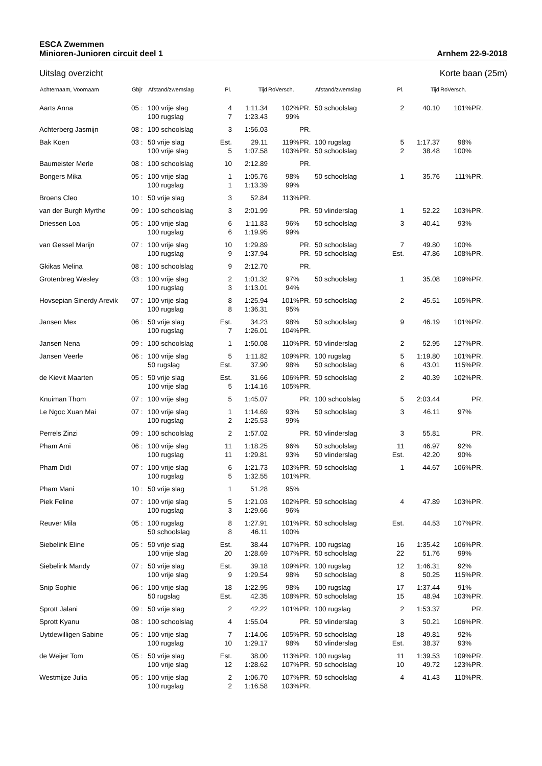ESCA Zwemmen
Minioren-Junioren circuit deel 1 Arnhem 22-9-2018
Uitslag overzicht Korte baan (25m)
| Achternaam, Voornaam | Gbjr | Afstand/zwemslag | Pl. | Tijd | RoVersch. | | Afstand/zwemslag | Pl. | Tijd | RoVersch. | |
| --- | --- | --- | --- | --- | --- | --- | --- | --- | --- | --- | --- |
| Aarts Anna | 05 : | 100 vrije slag | 4 | 1:11.34 | 102% | PR. | 50 schoolslag | 2 | 40.10 | 101% | PR. |
| | | 100 rugslag | 7 | 1:23.43 | 99% | | | | | | |
| Achterberg Jasmijn | 08 : | 100 schoolslag | 3 | 1:56.03 | | PR. | | | | | |
| Bak Koen | 03 : | 50 vrije slag | Est. | 29.11 | 119% | PR. | 100 rugslag | 5 | 1:17.37 | 98% | |
| | | 100 vrije slag | 5 | 1:07.58 | 103% | PR. | 50 schoolslag | 2 | 38.48 | 100% | |
| Baumeister Merle | 08 : | 100 schoolslag | 10 | 2:12.89 | | PR. | | | | | |
| Bongers Mika | 05 : | 100 vrije slag | 1 | 1:05.76 | 98% | | 50 schoolslag | 1 | 35.76 | 111% | PR. |
| | | 100 rugslag | 1 | 1:13.39 | 99% | | | | | | |
| Broens Cleo | 10 : | 50 vrije slag | 3 | 52.84 | 113% | PR. | | | | | |
| van der Burgh Myrthe | 09 : | 100 schoolslag | 3 | 2:01.99 | | PR. | 50 vlinderslag | 1 | 52.22 | 103% | PR. |
| Driessen Loa | 05 : | 100 vrije slag | 6 | 1:11.83 | 96% | | 50 schoolslag | 3 | 40.41 | 93% | |
| | | 100 rugslag | 6 | 1:19.95 | 99% | | | | | | |
| van Gessel Marijn | 07 : | 100 vrije slag | 10 | 1:29.89 | | PR. | 50 schoolslag | 7 | 49.80 | 100% | |
| | | 100 rugslag | 9 | 1:37.94 | | PR. | 50 schoolslag | Est. | 47.86 | 108% | PR. |
| Gkikas Melina | 08 : | 100 schoolslag | 9 | 2:12.70 | | PR. | | | | | |
| Grotenbreg Wesley | 03 : | 100 vrije slag | 2 | 1:01.32 | 97% | | 50 schoolslag | 1 | 35.08 | 109% | PR. |
| | | 100 rugslag | 3 | 1:13.01 | 94% | | | | | | |
| Hovsepian Sinerdy Arevik | 07 : | 100 vrije slag | 8 | 1:25.94 | 101% | PR. | 50 schoolslag | 2 | 45.51 | 105% | PR. |
| | | 100 rugslag | 8 | 1:36.31 | 95% | | | | | | |
| Jansen Mex | 06 : | 50 vrije slag | Est. | 34.23 | 98% | | 50 schoolslag | 9 | 46.19 | 101% | PR. |
| | | 100 rugslag | 7 | 1:26.01 | 104% | PR. | | | | | |
| Jansen Nena | 09 : | 100 schoolslag | 1 | 1:50.08 | 110% | PR. | 50 vlinderslag | 2 | 52.95 | 127% | PR. |
| Jansen Veerle | 06 : | 100 vrije slag | 5 | 1:11.82 | 109% | PR. | 100 rugslag | 5 | 1:19.80 | 101% | PR. |
| | | 50 rugslag | Est. | 37.90 | 98% | | 50 schoolslag | 6 | 43.01 | 115% | PR. |
| de Kievit Maarten | 05 : | 50 vrije slag | Est. | 31.66 | 106% | PR. | 50 schoolslag | 2 | 40.39 | 102% | PR. |
| | | 100 vrije slag | 5 | 1:14.16 | 105% | PR. | | | | | |
| Knuiman Thom | 07 : | 100 vrije slag | 5 | 1:45.07 | | PR. | 100 schoolslag | 5 | 2:03.44 | | PR. |
| Le Ngoc Xuan Mai | 07 : | 100 vrije slag | 1 | 1:14.69 | 93% | | 50 schoolslag | 3 | 46.11 | 97% | |
| | | 100 rugslag | 2 | 1:25.53 | 99% | | | | | | |
| Perrels Zinzi | 09 : | 100 schoolslag | 2 | 1:57.02 | | PR. | 50 vlinderslag | 3 | 55.81 | | PR. |
| Pham Ami | 06 : | 100 vrije slag | 11 | 1:18.25 | 96% | | 50 schoolslag | 11 | 46.97 | 92% | |
| | | 100 rugslag | 11 | 1:29.81 | 93% | | 50 vlinderslag | Est. | 42.20 | 90% | |
| Pham Didi | 07 : | 100 vrije slag | 6 | 1:21.73 | 103% | PR. | 50 schoolslag | 1 | 44.67 | 106% | PR. |
| | | 100 rugslag | 5 | 1:32.55 | 101% | PR. | | | | | |
| Pham Mani | 10 : | 50 vrije slag | 1 | 51.28 | 95% | | | | | | |
| Piek Feline | 07 : | 100 vrije slag | 5 | 1:21.03 | 102% | PR. | 50 schoolslag | 4 | 47.89 | 103% | PR. |
| | | 100 rugslag | 3 | 1:29.66 | 96% | | | | | | |
| Reuver Mila | 05 : | 100 rugslag | 8 | 1:27.91 | 101% | PR. | 50 schoolslag | Est. | 44.53 | 107% | PR. |
| | | 50 schoolslag | 8 | 46.11 | 100% | | | | | | |
| Siebelink Eline | 05 : | 50 vrije slag | Est. | 38.44 | 107% | PR. | 100 rugslag | 16 | 1:35.42 | 106% | PR. |
| | | 100 vrije slag | 20 | 1:28.69 | 107% | PR. | 50 schoolslag | 22 | 51.76 | 99% | |
| Siebelink Mandy | 07 : | 50 vrije slag | Est. | 39.18 | 109% | PR. | 100 rugslag | 12 | 1:46.31 | 92% | |
| | | 100 vrije slag | 9 | 1:29.54 | 98% | | 50 schoolslag | 8 | 50.25 | 115% | PR. |
| Snip Sophie | 06 : | 100 vrije slag | 18 | 1:22.95 | 98% | | 100 rugslag | 17 | 1:37.44 | 91% | |
| | | 50 rugslag | Est. | 42.35 | 108% | PR. | 50 schoolslag | 15 | 48.94 | 103% | PR. |
| Sprott Jalani | 09 : | 50 vrije slag | 2 | 42.22 | 101% | PR. | 100 rugslag | 2 | 1:53.37 | | PR. |
| Sprott Kyanu | 08 : | 100 schoolslag | 4 | 1:55.04 | | PR. | 50 vlinderslag | 3 | 50.21 | 106% | PR. |
| Uytdewilligen Sabine | 05 : | 100 vrije slag | 7 | 1:14.06 | 105% | PR. | 50 schoolslag | 18 | 49.81 | 92% | |
| | | 100 rugslag | 10 | 1:29.17 | 98% | | 50 vlinderslag | Est. | 38.37 | 93% | |
| de Weijer Tom | 05 : | 50 vrije slag | Est. | 38.00 | 113% | PR. | 100 rugslag | 11 | 1:39.53 | 109% | PR. |
| | | 100 vrije slag | 12 | 1:28.62 | 107% | PR. | 50 schoolslag | 10 | 49.72 | 123% | PR. |
| Westmijze Julia | 05 : | 100 vrije slag | 2 | 1:06.70 | 107% | PR. | 50 schoolslag | 4 | 41.43 | 110% | PR. |
| | | 100 rugslag | 2 | 1:16.58 | 103% | PR. | | | | | |